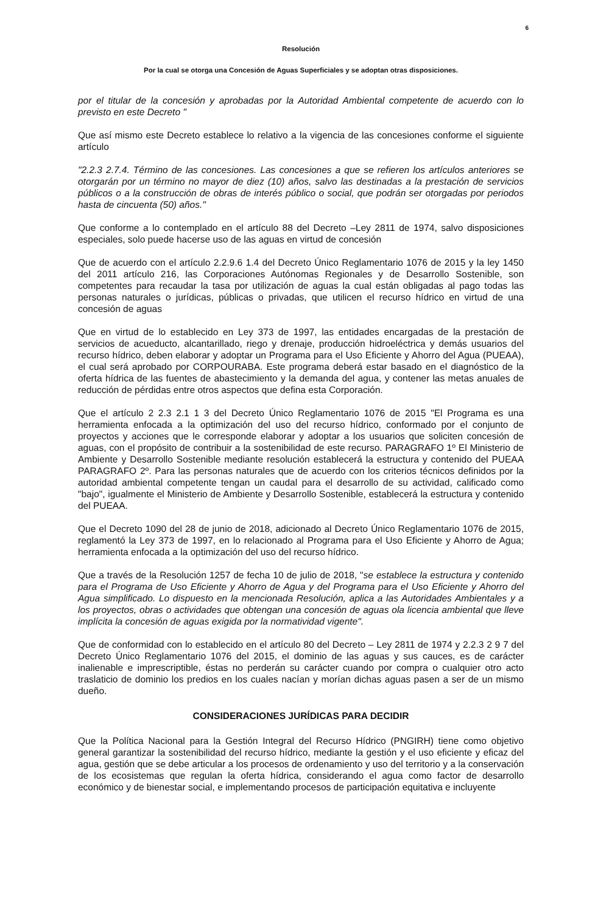6
Resolución
Por la cual se otorga una Concesión de Aguas Superficiales y se adoptan otras disposiciones.
por el titular de la concesión y aprobadas por la Autoridad Ambiental competente de acuerdo con lo previsto en este Decreto "
Que así mismo este Decreto establece lo relativo a la vigencia de las concesiones conforme el siguiente artículo
"2.2.3 2.7.4. Término de las concesiones. Las concesiones a que se refieren los artículos anteriores se otorgarán por un término no mayor de diez (10) años, salvo las destinadas a la prestación de servicios públicos o a la construcción de obras de interés público o social, que podrán ser otorgadas por periodos hasta de cincuenta (50) años."
Que conforme a lo contemplado en el artículo 88 del Decreto –Ley 2811 de 1974, salvo disposiciones especiales, solo puede hacerse uso de las aguas en virtud de concesión
Que de acuerdo con el artículo 2.2.9.6 1.4 del Decreto Único Reglamentario 1076 de 2015 y la ley 1450 del 2011 artículo 216, las Corporaciones Autónomas Regionales y de Desarrollo Sostenible, son competentes para recaudar la tasa por utilización de aguas la cual están obligadas al pago todas las personas naturales o jurídicas, públicas o privadas, que utilicen el recurso hídrico en virtud de una concesión de aguas
Que en virtud de lo establecido en Ley 373 de 1997, las entidades encargadas de la prestación de servicios de acueducto, alcantarillado, riego y drenaje, producción hidroeléctrica y demás usuarios del recurso hídrico, deben elaborar y adoptar un Programa para el Uso Eficiente y Ahorro del Agua (PUEAA), el cual será aprobado por CORPOURABA. Este programa deberá estar basado en el diagnóstico de la oferta hídrica de las fuentes de abastecimiento y la demanda del agua, y contener las metas anuales de reducción de pérdidas entre otros aspectos que defina esta Corporación.
Que el artículo 2 2.3 2.1 1 3 del Decreto Único Reglamentario 1076 de 2015 "El Programa es una herramienta enfocada a la optimización del uso del recurso hídrico, conformado por el conjunto de proyectos y acciones que le corresponde elaborar y adoptar a los usuarios que soliciten concesión de aguas, con el propósito de contribuir a la sostenibilidad de este recurso. PARAGRAFO 1º El Ministerio de Ambiente y Desarrollo Sostenible mediante resolución establecerá la estructura y contenido del PUEAA PARAGRAFO 2º. Para las personas naturales que de acuerdo con los criterios técnicos definidos por la autoridad ambiental competente tengan un caudal para el desarrollo de su actividad, calificado como "bajo", igualmente el Ministerio de Ambiente y Desarrollo Sostenible, establecerá la estructura y contenido del PUEAA.
Que el Decreto 1090 del 28 de junio de 2018, adicionado al Decreto Único Reglamentario 1076 de 2015, reglamentó la Ley 373 de 1997, en lo relacionado al Programa para el Uso Eficiente y Ahorro de Agua; herramienta enfocada a la optimización del uso del recurso hídrico.
Que a través de la Resolución 1257 de fecha 10 de julio de 2018, "se establece la estructura y contenido para el Programa de Uso Eficiente y Ahorro de Agua y del Programa para el Uso Eficiente y Ahorro del Agua simplificado. Lo dispuesto en la mencionada Resolución, aplica a las Autoridades Ambientales y a los proyectos, obras o actividades que obtengan una concesión de aguas ola licencia ambiental que lleve implícita la concesión de aguas exigida por la normatividad vigente".
Que de conformidad con lo establecido en el artículo 80 del Decreto – Ley 2811 de 1974 y 2.2.3 2 9 7 del Decreto Único Reglamentario 1076 del 2015, el dominio de las aguas y sus cauces, es de carácter inalienable e imprescriptible, éstas no perderán su carácter cuando por compra o cualquier otro acto traslaticio de dominio los predios en los cuales nacían y morían dichas aguas pasen a ser de un mismo dueño.
CONSIDERACIONES JURÍDICAS PARA DECIDIR
Que la Política Nacional para la Gestión Integral del Recurso Hídrico (PNGIRH) tiene como objetivo general garantizar la sostenibilidad del recurso hídrico, mediante la gestión y el uso eficiente y eficaz del agua, gestión que se debe articular a los procesos de ordenamiento y uso del territorio y a la conservación de los ecosistemas que regulan la oferta hídrica, considerando el agua como factor de desarrollo económico y de bienestar social, e implementando procesos de participación equitativa e incluyente